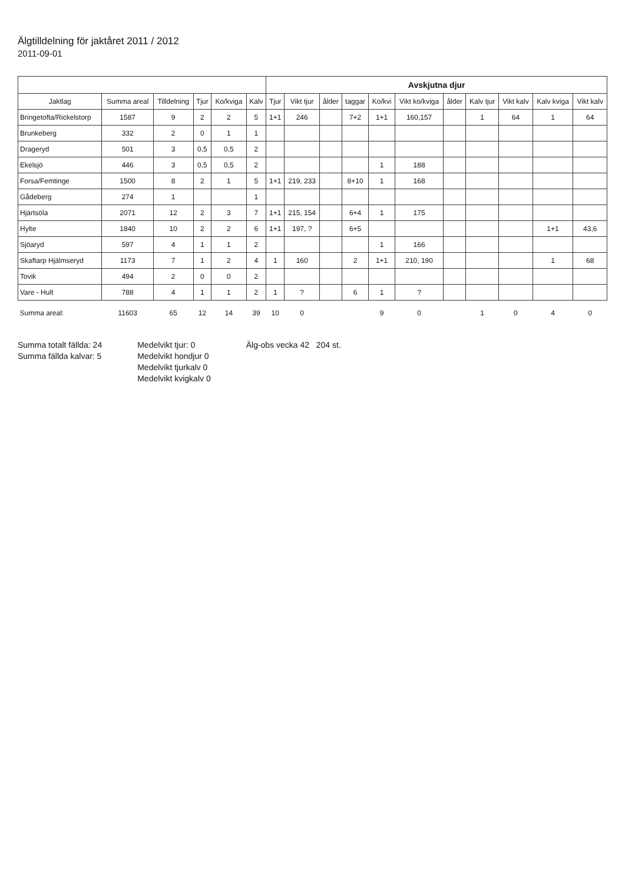Älgtilldelning för jaktåret 2011 / 2012
2011-09-01
| | | | | | | Avskjutna djur | | | | | | | | | | |
| --- | --- | --- | --- | --- | --- | --- | --- | --- | --- | --- | --- | --- | --- | --- | --- | --- |
| Jaktlag | Summa areal | Tilldelning | Tjur | Ko/kviga | Kalv | Tjur | Vikt tjur | ålder | taggar | Ko/kvi | Vikt ko/kviga | ålder | Kalv tjur | Vikt kalv | Kalv kviga | Vikt kalv |
| Bringetofta/Rickelstorp | 1587 | 9 | 2 | 2 | 5 | 1+1 | 246 | | 7+2 | 1+1 | 160,157 | | 1 | 64 | 1 | 64 |
| Brunkeberg | 332 | 2 | 0 | 1 | 1 | | | | | | | | | | | |
| Drageryd | 501 | 3 | 0,5 | 0,5 | 2 | | | | | | | | | | | |
| Ekelsjö | 446 | 3 | 0,5 | 0,5 | 2 | | | | | 1 | 188 | | | | | |
| Forsa/Femtinge | 1500 | 8 | 2 | 1 | 5 | 1+1 | 219, 233 | | 8+10 | 1 | 168 | | | | | |
| Gådeberg | 274 | 1 | | | 1 | | | | | | | | | | | |
| Hjärtsöla | 2071 | 12 | 2 | 3 | 7 | 1+1 | 215, 154 | | 6+4 | 1 | 175 | | | | | |
| Hylte | 1840 | 10 | 2 | 2 | 6 | 1+1 | 197, ? | | 6+5 | | | | | | 1+1 | 43,6 |
| Sjöaryd | 597 | 4 | 1 | 1 | 2 | | | | | 1 | 166 | | | | | |
| Skaftarp Hjälmseryd | 1173 | 7 | 1 | 2 | 4 | 1 | 160 | | 2 | 1+1 | 210, 190 | | | | 1 | 68 |
| Tovik | 494 | 2 | 0 | 0 | 2 | | | | | | | | | | | |
| Vare - Hult | 788 | 4 | 1 | 1 | 2 | 1 | ? | | 6 | 1 | ? | | | | | |
| Summa areal: | 11603 | 65 | 12 | 14 | 39 | 10 | 0 | | | 9 | 0 | | 1 | 0 | 4 | 0 |
Summa totalt fällda: 24
Summa fällda kalvar: 5
Medelvikt tjur: 0
Medelvikt hondjur 0
Medelvikt tjurkalv 0
Medelvikt kvigkalv 0
Älg-obs vecka 42 204 st.